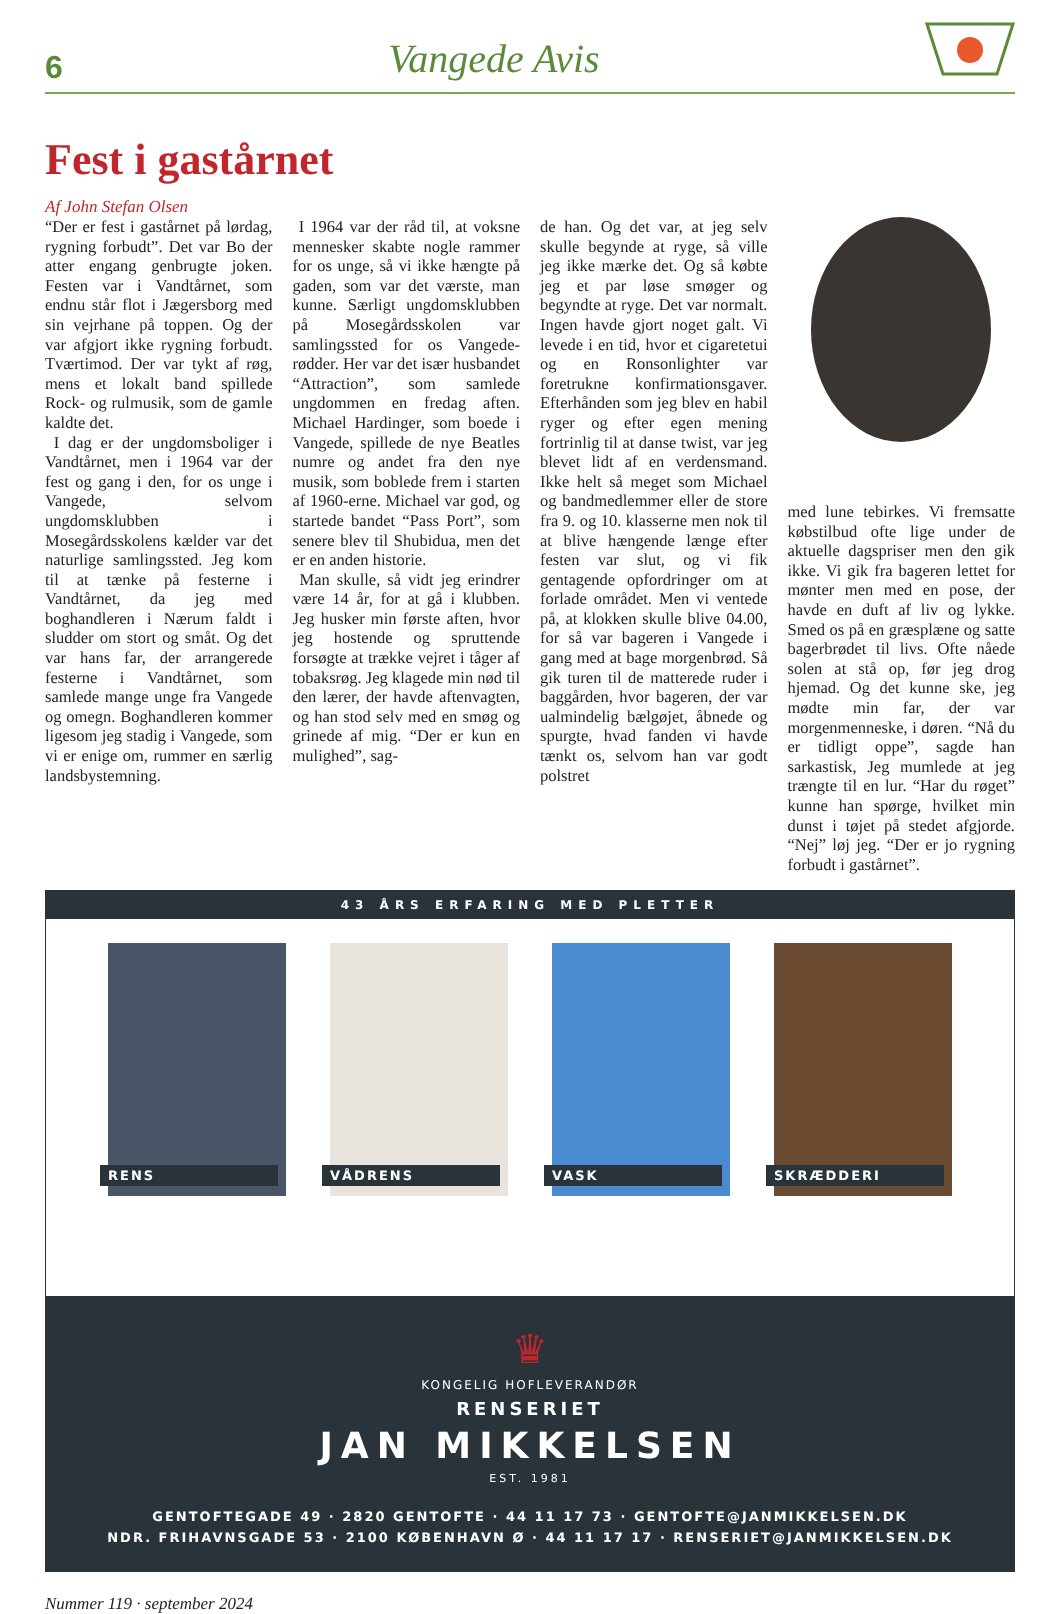6
Vangede Avis
Fest i gastårnet
Af John Stefan Olsen
“Der er fest i gastårnet på lørdag, rygning forbudt”. Det var Bo der atter engang genbrugte joken. Festen var i Vandtårnet, som endnu står flot i Jægersborg med sin vejrhane på toppen. Og der var afgjort ikke rygning forbudt. Tværtimod. Der var tykt af røg, mens et lokalt band spillede Rock- og rulmusik, som de gamle kaldte det.
I dag er der ungdomsboliger i Vandtårnet, men i 1964 var der fest og gang i den, for os unge i Vangede, selvom ungdomsklubben i Mosegårdsskolens kælder var det naturlige samlingssted. Jeg kom til at tænke på festerne i Vandtårnet, da jeg med boghandleren i Nærum faldt i sludder om stort og småt. Og det var hans far, der arrangerede festerne i Vandtårnet, som samlede mange unge fra Vangede og omegn. Boghandleren kommer ligesom jeg stadig i Vangede, som vi er enige om, rummer en særlig landsbystemning.
I 1964 var der råd til, at voksne mennesker skabte nogle rammer for os unge, så vi ikke hængte på gaden, som var det værste, man kunne. Særligt ungdomsklubben på Mosegårdsskolen var samlingssted for os Vangede-rødder. Her var det især husbandet “Attraction”, som samlede ungdommen en fredag aften. Michael Hardinger, som boede i Vangede, spillede de nye Beatles numre og andet fra den nye musik, som boblede frem i starten af 1960-erne. Michael var god, og startede bandet “Pass Port”, som senere blev til Shubidua, men det er en anden historie.
Man skulle, så vidt jeg erindrer være 14 år, for at gå i klubben. Jeg husker min første aften, hvor jeg hostende og spruttende forsøgte at trække vejret i tåger af tobaksrøg. Jeg klagede min nød til den lærer, der havde aftenvagten, og han stod selv med en smøg og grinede af mig. “Der er kun en mulighed”, sag-
de han. Og det var, at jeg selv skulle begynde at ryge, så ville jeg ikke mærke det. Og så købte jeg et par løse smøger og begyndte at ryge. Det var normalt. Ingen havde gjort noget galt. Vi levede i en tid, hvor et cigaretetui og en Ronsonlighter var foretrukne konfirmationsgaver. Efterhånden som jeg blev en habil ryger og efter egen mening fortrinlig til at danse twist, var jeg blevet lidt af en verdensmand. Ikke helt så meget som Michael og bandmedlemmer eller de store fra 9. og 10. klasserne men nok til at blive hængende længe efter festen var slut, og vi fik gentagende opfordringer om at forlade området. Men vi ventede på, at klokken skulle blive 04.00, for så var bageren i Vangede i gang med at bage morgenbrød. Så gik turen til de matterede ruder i baggården, hvor bageren, der var ualmindelig bælgøjet, åbnede og spurgte, hvad fanden vi havde tænkt os, selvom han var godt polstret
med lune tebirkes. Vi fremsatte købstilbud ofte lige under de aktuelle dagspriser men den gik ikke. Vi gik fra bageren lettet for mønter men med en pose, der havde en duft af liv og lykke. Smed os på en græsplæne og satte bagerbrødet til livs. Ofte nåede solen at stå op, før jeg drog hjemad. Og det kunne ske, jeg mødte min far, der var morgenmenneske, i døren. “Nå du er tidligt oppe”, sagde han sarkastisk, Jeg mumlede at jeg trængte til en lur. “Har du røget” kunne han spørge, hvilket min dunst i tøjet på stedet afgjorde. “Nej” løj jeg. “Der er jo rygning forbudt i gastårnet”.
43 ÅRS ERFARING MED PLETTER
RENS
VÅDRENS
VASK
SKRÆDDERI
♛
KONGELIG HOFLEVERANDØR
RENSERIET
JAN MIKKELSEN
EST. 1981
GENTOFTEGADE 49 · 2820 GENTOFTE · 44 11 17 73 · GENTOFTE@JANMIKKELSEN.DK
NDR. FRIHAVNSGADE 53 · 2100 KØBENHAVN Ø · 44 11 17 17 · RENSERIET@JANMIKKELSEN.DK
Nummer 119 · september 2024